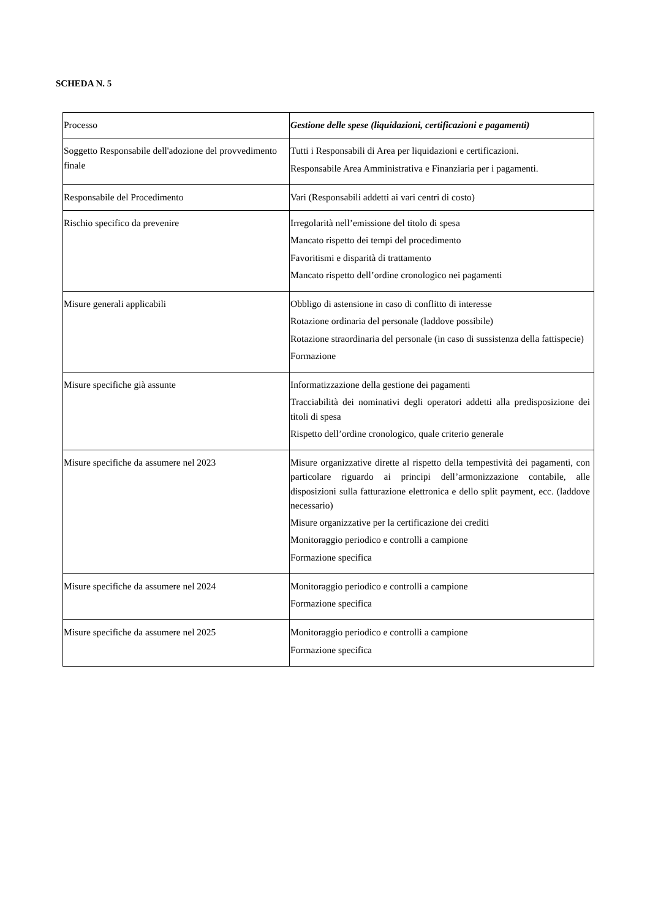SCHEDA N. 5
| Processo | Gestione delle spese (liquidazioni, certificazioni e pagamenti) |
| Soggetto Responsabile dell'adozione del provvedimento finale | Tutti i Responsabili di Area per liquidazioni e certificazioni. Responsabile Area Amministrativa e Finanziaria per i pagamenti. |
| Responsabile del Procedimento | Vari (Responsabili addetti ai vari centri di costo) |
| Rischio specifico da prevenire | Irregolarità nell’emissione del titolo di spesa Mancato rispetto dei tempi del procedimento Favoritismi e disparità di trattamento Mancato rispetto dell’ordine cronologico nei pagamenti |
| Misure generali applicabili | Obbligo di astensione in caso di conflitto di interesse Rotazione ordinaria del personale (laddove possibile) Rotazione straordinaria del personale (in caso di sussistenza della fattispecie) Formazione |
| Misure specifiche già assunte | Informatizzazione della gestione dei pagamenti Tracciabilità dei nominativi degli operatori addetti alla predisposizione dei titoli di spesa Rispetto dell’ordine cronologico, quale criterio generale |
| Misure specifiche da assumere nel 2023 | Misure organizzative dirette al rispetto della tempestività dei pagamenti, con particolare riguardo ai principi dell’armonizzazione contabile, alle disposizioni sulla fatturazione elettronica e dello split payment, ecc. (laddove necessario) Misure organizzative per la certificazione dei crediti Monitoraggio periodico e controlli a campione Formazione specifica |
| Misure specifiche da assumere nel 2024 | Monitoraggio periodico e controlli a campione Formazione specifica |
| Misure specifiche da assumere nel 2025 | Monitoraggio periodico e controlli a campione Formazione specifica |